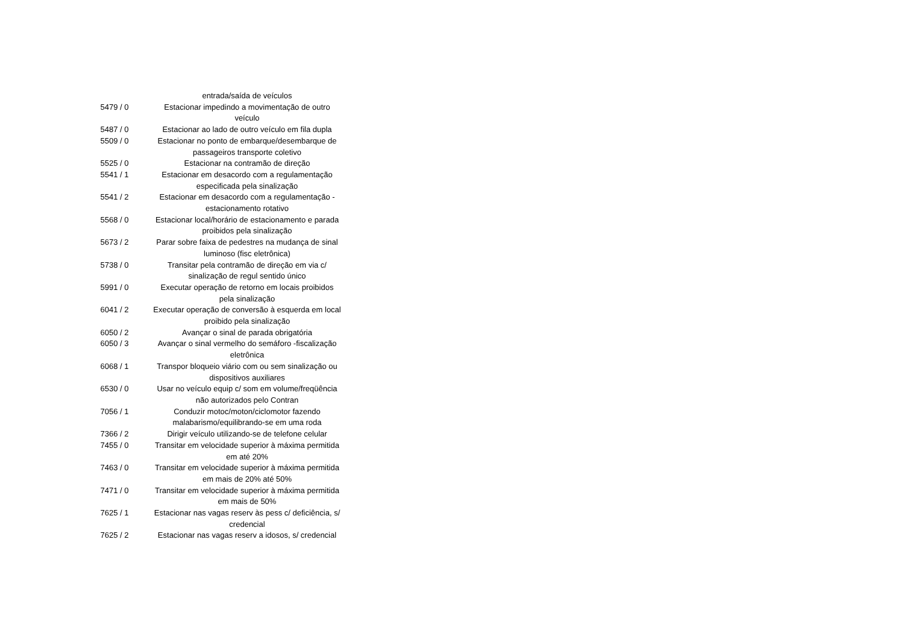| | entrada/saída de veículos |
| 5479 / 0 | Estacionar impedindo a movimentação de outro veículo |
| 5487 / 0 | Estacionar ao lado de outro veículo em fila dupla |
| 5509 / 0 | Estacionar no ponto de embarque/desembarque de passageiros transporte coletivo |
| 5525 / 0 | Estacionar na contramão de direção |
| 5541 / 1 | Estacionar em desacordo com a regulamentação especificada pela sinalização |
| 5541 / 2 | Estacionar em desacordo com a regulamentação - estacionamento rotativo |
| 5568 / 0 | Estacionar local/horário de estacionamento e parada proibidos pela sinalização |
| 5673 / 2 | Parar sobre faixa de pedestres na mudança de sinal luminoso (fisc eletrônica) |
| 5738 / 0 | Transitar pela contramão de direção em via c/ sinalização de regul sentido único |
| 5991 / 0 | Executar operação de retorno em locais proibidos pela sinalização |
| 6041 / 2 | Executar operação de conversão à esquerda em local proibido pela sinalização |
| 6050 / 2 | Avançar o sinal de parada obrigatória |
| 6050 / 3 | Avançar o sinal vermelho do semáforo -fiscalização eletrônica |
| 6068 / 1 | Transpor bloqueio viário com ou sem sinalização ou dispositivos auxiliares |
| 6530 / 0 | Usar no veículo equip c/ som em volume/freqüência não autorizados pelo Contran |
| 7056 / 1 | Conduzir motoc/moton/ciclomotor fazendo malabarismo/equilibrando-se em uma roda |
| 7366 / 2 | Dirigir veículo utilizando-se de telefone celular |
| 7455 / 0 | Transitar em velocidade superior à máxima permitida em até 20% |
| 7463 / 0 | Transitar em velocidade superior à máxima permitida em mais de 20% até 50% |
| 7471 / 0 | Transitar em velocidade superior à máxima permitida em mais de 50% |
| 7625 / 1 | Estacionar nas vagas reserv às pess c/ deficiência, s/ credencial |
| 7625 / 2 | Estacionar nas vagas reserv a idosos, s/ credencial |